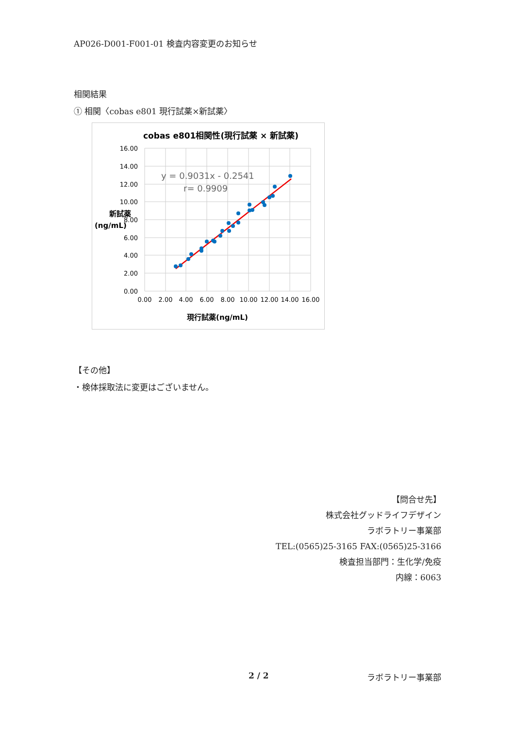AP026-D001-F001-01 検査内容変更のお知らせ
相関結果
① 相関〈cobas e801 現行試薬×新試薬〉
cobas e801相関性(現行試薬 × 新試薬)
16.00
14.00
12.00
10.00
8.00
6.00
4.00
2.00
0.00
0.00
2.00
4.00
6.00
8.00
10.00
12.00
14.00
16.00
現行試薬(ng/mL)
新試薬
(ng/mL)
y = 0.9031x - 0.2541
r= 0.9909
【その他】
・検体採取法に変更はございません。
【問合せ先】
株式会社グッドライフデザイン
ラボラトリー事業部
TEL:(0565)25-3165 FAX:(0565)25-3166
検査担当部門：生化学/免疫
内線：6063
2 / 2 ラボラトリー事業部